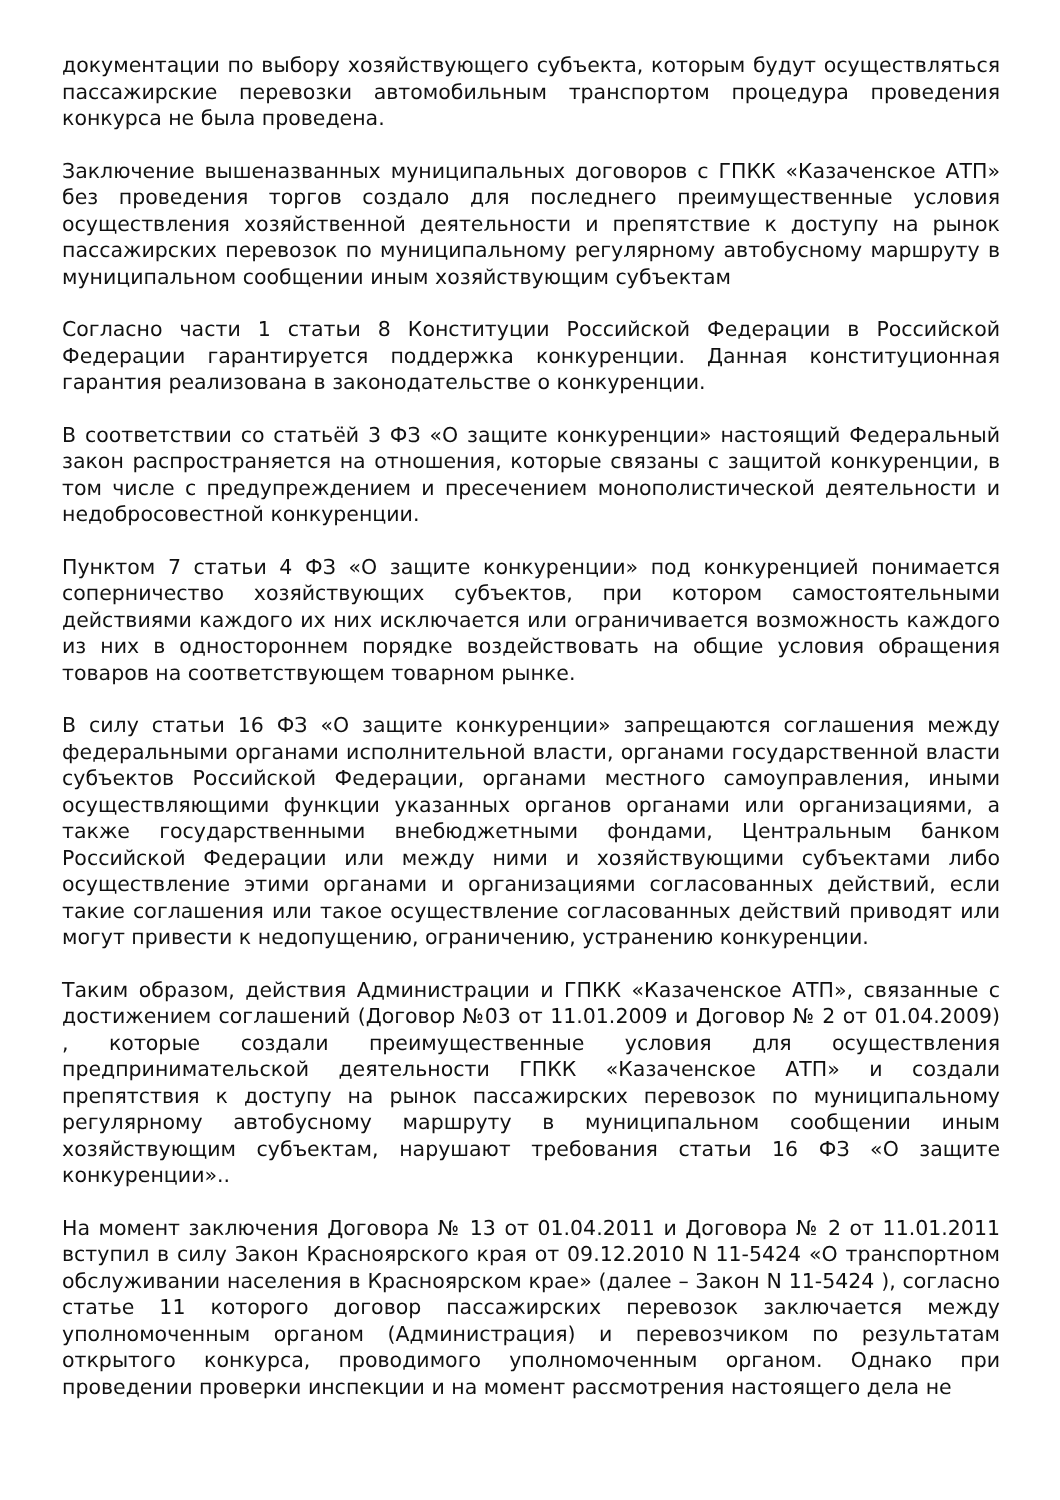документации по выбору хозяйствующего субъекта, которым будут осуществляться пассажирские перевозки автомобильным транспортом процедура проведения конкурса не была проведена.
Заключение вышеназванных муниципальных договоров с ГПКК «Казаченское АТП» без проведения торгов создало для последнего преимущественные условия осуществления хозяйственной деятельности и препятствие к доступу на рынок пассажирских перевозок по муниципальному регулярному автобусному маршруту в муниципальном сообщении иным хозяйствующим субъектам
Согласно части 1 статьи 8 Конституции Российской Федерации в Российской Федерации гарантируется поддержка конкуренции. Данная конституционная гарантия реализована в законодательстве о конкуренции.
В соответствии со статьёй 3 ФЗ «О защите конкуренции» настоящий Федеральный закон распространяется на отношения, которые связаны с защитой конкуренции, в том числе с предупреждением и пресечением монополистической деятельности и недобросовестной конкуренции.
Пунктом 7 статьи 4 ФЗ «О защите конкуренции» под конкуренцией понимается соперничество хозяйствующих субъектов, при котором самостоятельными действиями каждого их них исключается или ограничивается возможность каждого из них в одностороннем порядке воздействовать на общие условия обращения товаров на соответствующем товарном рынке.
В силу статьи 16 ФЗ «О защите конкуренции» запрещаются соглашения между федеральными органами исполнительной власти, органами государственной власти субъектов Российской Федерации, органами местного самоуправления, иными осуществляющими функции указанных органов органами или организациями, а также государственными внебюджетными фондами, Центральным банком Российской Федерации или между ними и хозяйствующими субъектами либо осуществление этими органами и организациями согласованных действий, если такие соглашения или такое осуществление согласованных действий приводят или могут привести к недопущению, ограничению, устранению конкуренции.
Таким образом, действия Администрации и ГПКК «Казаченское АТП», связанные с достижением соглашений (Договор №03 от 11.01.2009 и Договор № 2 от 01.04.2009) , которые создали преимущественные условия для осуществления предпринимательской деятельности ГПКК «Казаченское АТП» и создали препятствия к доступу на рынок пассажирских перевозок по муниципальному регулярному автобусному маршруту в муниципальном сообщении иным хозяйствующим субъектам, нарушают требования статьи 16 ФЗ «О защите конкуренции»..
На момент заключения Договора № 13 от 01.04.2011 и Договора № 2 от 11.01.2011 вступил в силу Закон Красноярского края от 09.12.2010 N 11-5424 «О транспортном обслуживании населения в Красноярском крае» (далее – Закон N 11-5424 ), согласно статье 11 которого договор пассажирских перевозок заключается между уполномоченным органом (Администрация) и перевозчиком по результатам открытого конкурса, проводимого уполномоченным органом. Однако при проведении проверки инспекции и на момент рассмотрения настоящего дела не